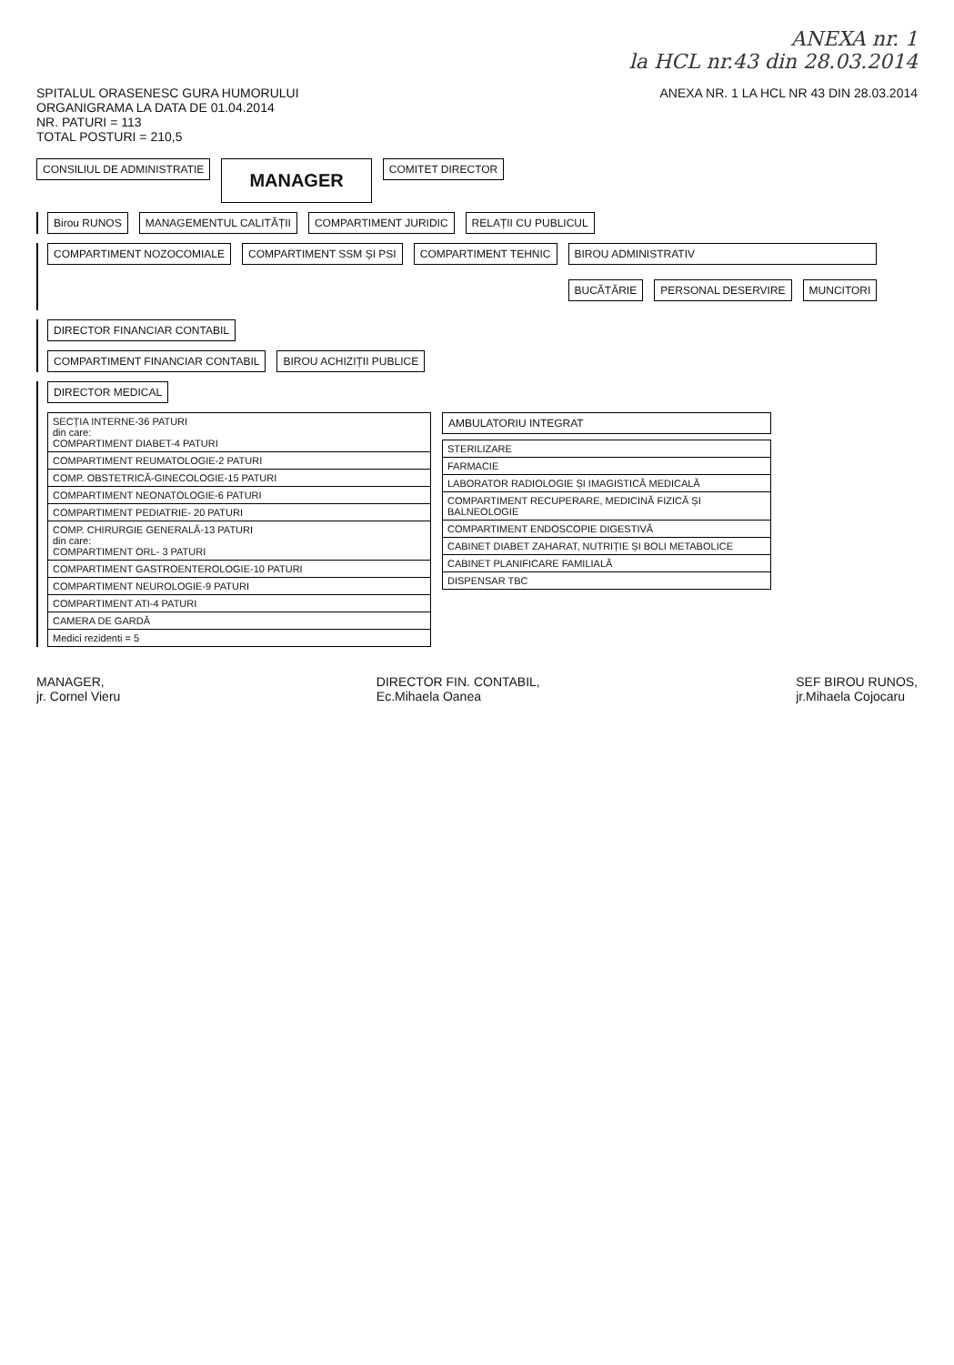ANEXA nr. 1
la HCL nr.43 din 28.03.2014
SPITALUL ORASENESC GURA HUMORULUI
ORGANIGRAMA LA DATA DE 01.04.2014
NR. PATURI = 113
TOTAL POSTURI = 210,5
ANEXA NR. 1 LA HCL NR 43 DIN 28.03.2014
CONSILIUL DE ADMINISTRATIE
MANAGER
COMITET DIRECTOR
Birou RUNOS MANAGEMENTUL CALITĂȚII COMPARTIMENT JURIDIC RELAȚII CU PUBLICUL
COMPARTIMENT NOZOCOMIALE COMPARTIMENT SSM ȘI PSI COMPARTIMENT TEHNIC BIROU ADMINISTRATIV
BUCĂTĂRIE PERSONAL DESERVIRE MUNCITORI
DIRECTOR FINANCIAR CONTABIL
COMPARTIMENT FINANCIAR CONTABIL
BIROU ACHIZIȚII PUBLICE
DIRECTOR MEDICAL
SECȚIA INTERNE-36 PATURI
din care:
COMPARTIMENT DIABET-4 PATURI
COMPARTIMENT REUMATOLOGIE-2 PATURI
COMP. OBSTETRICĂ-GINECOLOGIE-15 PATURI
COMPARTIMENT NEONATOLOGIE-6 PATURI
COMPARTIMENT PEDIATRIE- 20 PATURI
COMP. CHIRURGIE GENERALĂ-13 PATURI
din care:
COMPARTIMENT ORL- 3 PATURI
COMPARTIMENT GASTROENTEROLOGIE-10 PATURI
COMPARTIMENT NEUROLOGIE-9 PATURI
COMPARTIMENT ATI-4 PATURI
CAMERA DE GARDĂ
Medici rezidenti = 5
AMBULATORIU INTEGRAT
STERILIZARE
FARMACIE
LABORATOR RADIOLOGIE ȘI IMAGISTICĂ MEDICALĂ
COMPARTIMENT RECUPERARE, MEDICINĂ FIZICĂ ȘI BALNEOLOGIE
COMPARTIMENT ENDOSCOPIE DIGESTIVĂ
CABINET DIABET ZAHARAT, NUTRIȚIE ȘI BOLI METABOLICE
CABINET PLANIFICARE FAMILIALĂ
DISPENSAR TBC
MANAGER,
jr. Cornel Vieru
DIRECTOR FIN. CONTABIL,
Ec.Mihaela Oanea
SEF BIROU RUNOS,
jr.Mihaela Cojocaru